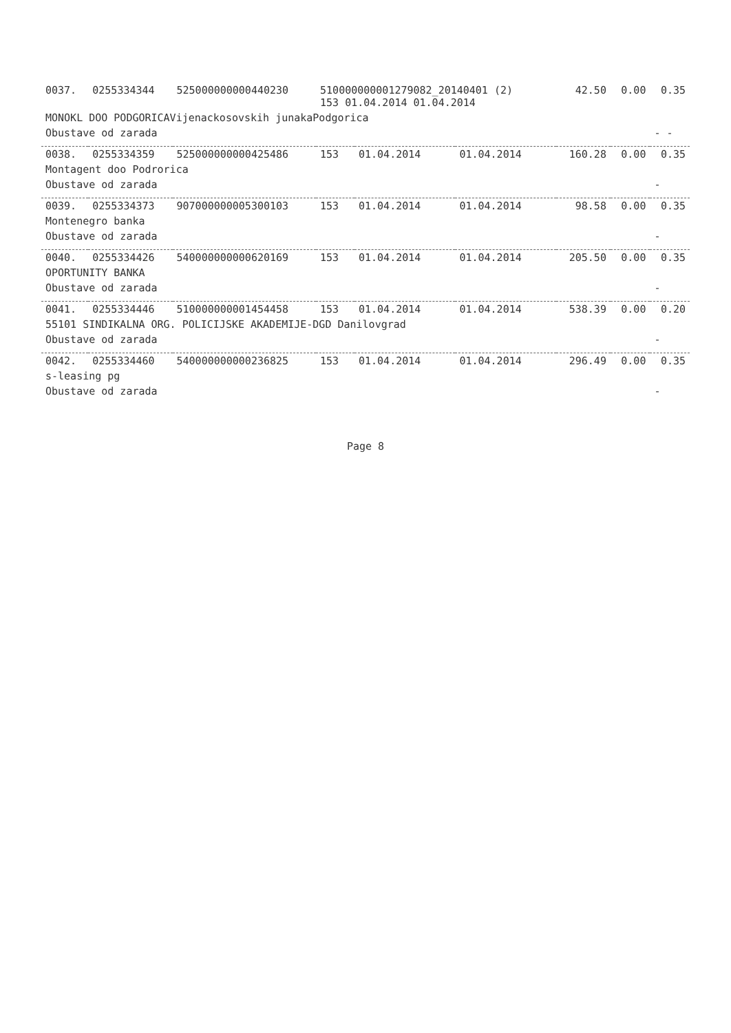| 0037. | 0255334344 | 525000000000440230 | 510000000001279082_20140401 (2) 153 01.04.2014 01.04.2014 | | | 42.50 | 0.00 | 0.35 |
| MONOKL DOO PODGORICAVijenackosovskih junakaPodgorica | | | | | | | | |
| Obustave od zarada | | | | | | | | - - |
| 0038. | 0255334359 | 525000000000425486 | 153 | 01.04.2014 | 01.04.2014 | 160.28 | 0.00 | 0.35 |
| Montagent doo Podrorica | | | | | | | | |
| Obustave od zarada | | | | | | | | - |
| 0039. | 0255334373 | 907000000005300103 | 153 | 01.04.2014 | 01.04.2014 | 98.58 | 0.00 | 0.35 |
| Montenegro banka | | | | | | | | |
| Obustave od zarada | | | | | | | | - |
| 0040. | 0255334426 | 540000000000620169 | 153 | 01.04.2014 | 01.04.2014 | 205.50 | 0.00 | 0.35 |
| OPORTUNITY BANKA | | | | | | | | |
| Obustave od zarada | | | | | | | | - |
| 0041. | 0255334446 | 510000000001454458 | 153 | 01.04.2014 | 01.04.2014 | 538.39 | 0.00 | 0.20 |
| 55101 SINDIKALNA ORG. POLICIJSKE AKADEMIJE-DGD Danilovgrad | | | | | | | | |
| Obustave od zarada | | | | | | | | - |
| 0042. | 0255334460 | 540000000000236825 | 153 | 01.04.2014 | 01.04.2014 | 296.49 | 0.00 | 0.35 |
| s-leasing pg | | | | | | | | |
| Obustave od zarada | | | | | | | | - |
Page 8